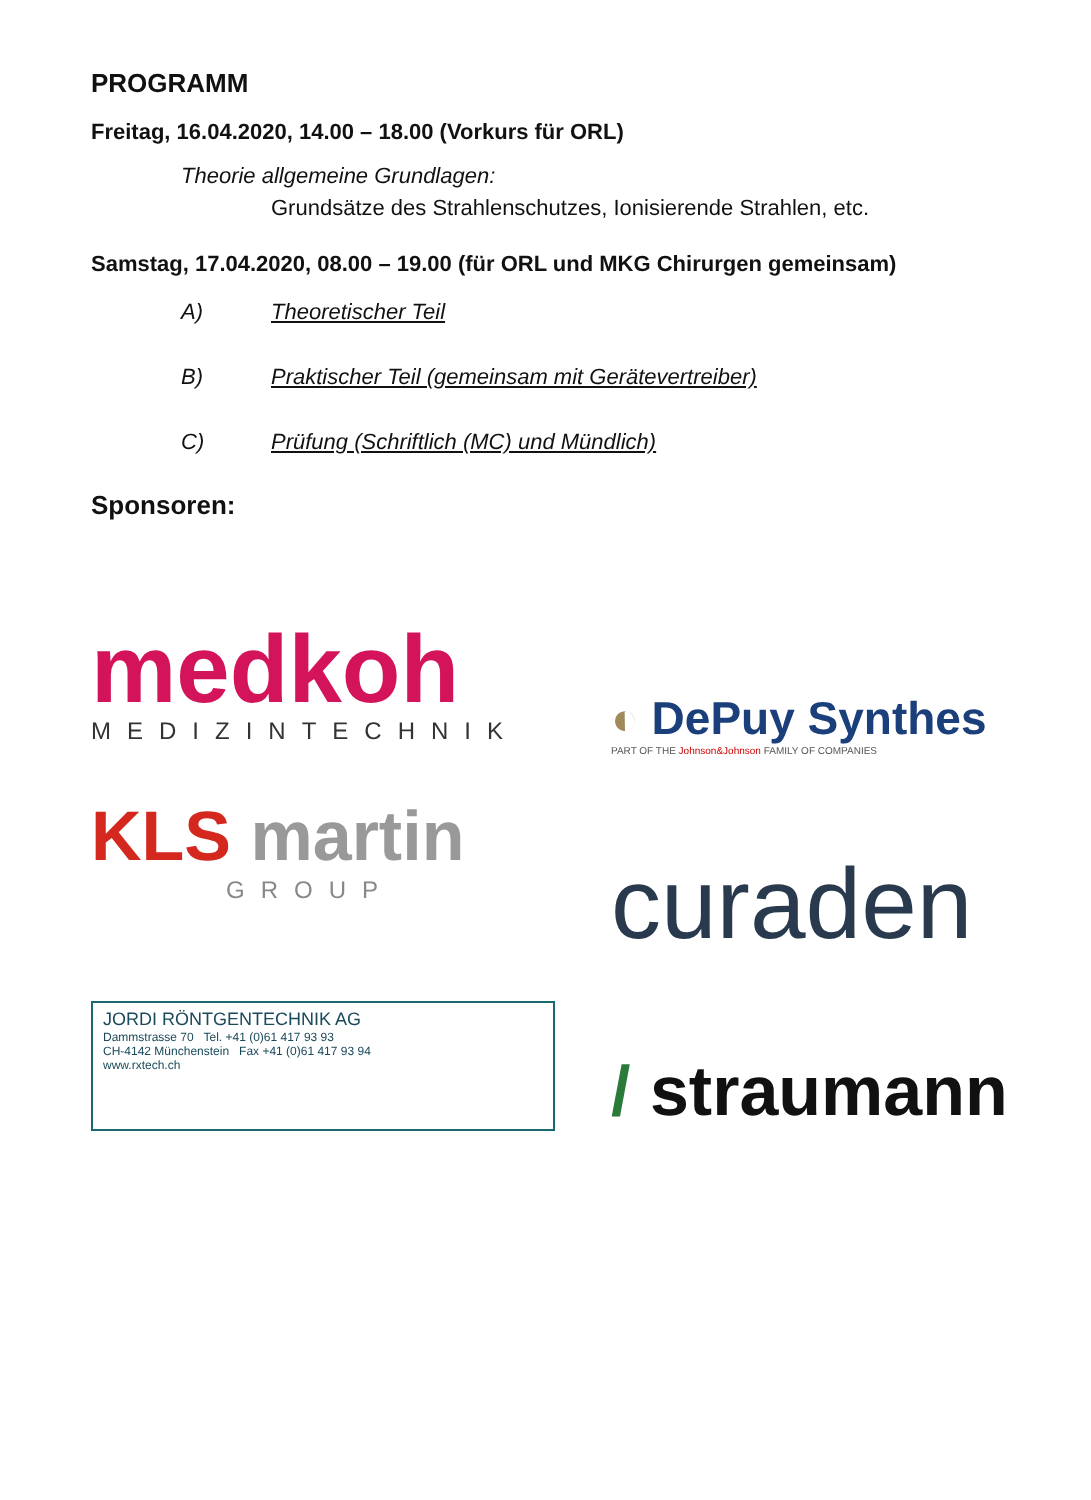PROGRAMM
Freitag, 16.04.2020, 14.00 – 18.00 (Vorkurs für ORL)
Theorie allgemeine Grundlagen:
Grundsätze des Strahlenschutzes, Ionisierende Strahlen, etc.
Samstag, 17.04.2020, 08.00 – 19.00 (für ORL und MKG Chirurgen gemeinsam)
A) Theoretischer Teil
B) Praktischer Teil (gemeinsam mit Gerätevertreiber)
C) Prüfung (Schriftlich (MC) und Mündlich)
Sponsoren:
medkoh
MEDIZINTECHNIK
◐ DePuy Synthes
PART OF THE Johnson&Johnson FAMILY OF COMPANIES
KLS martin
GROUP
curaden
JORDI RÖNTGENTECHNIK AG
Dammstrasse 70 Tel. +41 (0)61 417 93 93
CH-4142 Münchenstein Fax +41 (0)61 417 93 94
www.rxtech.ch
/ straumann